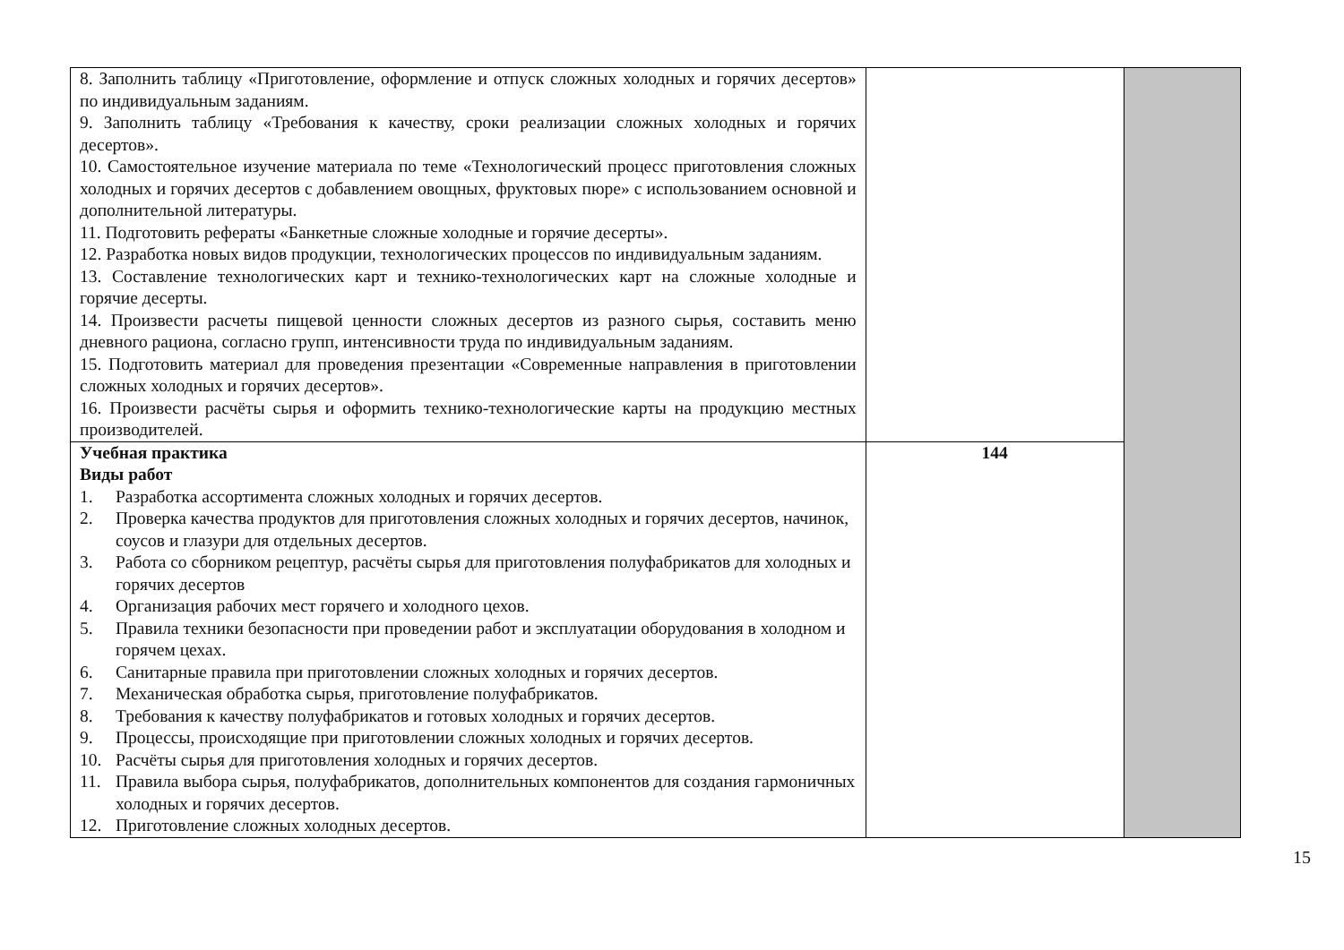| 8. Заполнить таблицу «Приготовление, оформление и отпуск сложных холодных и горячих десертов» по индивидуальным заданиям. 9. Заполнить таблицу «Требования к качеству, сроки реализации сложных холодных и горячих десертов». 10. Самостоятельное изучение материала по теме «Технологический процесс приготовления сложных холодных и горячих десертов с добавлением овощных, фруктовых пюре» с использованием основной и дополнительной литературы. 11. Подготовить рефераты «Банкетные сложные холодные и горячие десерты». 12. Разработка новых видов продукции, технологических процессов по индивидуальным заданиям. 13. Составление технологических карт и технико-технологических карт на сложные холодные и горячие десерты. 14. Произвести расчеты пищевой ценности сложных десертов из разного сырья, составить меню дневного рациона, согласно групп, интенсивности труда по индивидуальным заданиям. 15. Подготовить материал для проведения презентации «Современные направления в приготовлении сложных холодных и горячих десертов». 16. Произвести расчёты сырья и оформить технико-технологические карты на продукцию местных производителей. | | |
| Учебная практика Виды работ 1. Разработка ассортимента сложных холодных и горячих десертов. 2. Проверка качества продуктов для приготовления сложных холодных и горячих десертов, начинок, соусов и глазури для отдельных десертов. 3. Работа со сборником рецептур, расчёты сырья для приготовления полуфабрикатов для холодных и горячих десертов 4. Организация рабочих мест горячего и холодного цехов. 5. Правила техники безопасности при проведении работ и эксплуатации оборудования в холодном и горячем цехах. 6. Санитарные правила при приготовлении сложных холодных и горячих десертов. 7. Механическая обработка сырья, приготовление полуфабрикатов. 8. Требования к качеству полуфабрикатов и готовых холодных и горячих десертов. 9. Процессы, происходящие при приготовлении сложных холодных и горячих десертов. 10. Расчёты сырья для приготовления холодных и горячих десертов. 11. Правила выбора сырья, полуфабрикатов, дополнительных компонентов для создания гармоничных холодных и горячих десертов. 12. Приготовление сложных холодных десертов. | 144 | |
15